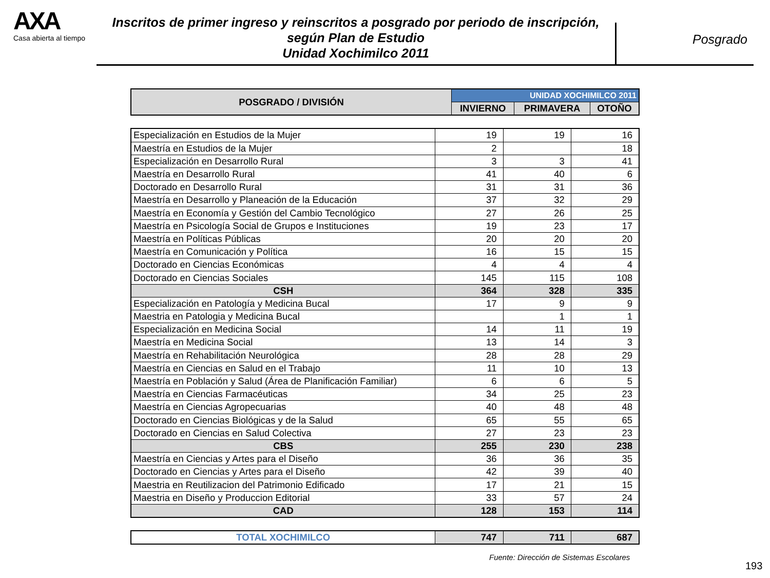AXA
Casa abierta al tiempo
Inscritos de primer ingreso y reinscritos a posgrado por periodo de inscripción,
según Plan de Estudio
Unidad Xochimilco 2011
Posgrado
| POSGRADO / DIVISIÓN | UNIDAD XOCHIMILCO 2011 | | |
| --- | --- | --- | --- |
| | INVIERNO | PRIMAVERA | OTOÑO |
| Especialización en Estudios de la Mujer | 19 | 19 | 16 |
| Maestría en Estudios de la Mujer | 2 | | 18 |
| Especialización en Desarrollo Rural | 3 | 3 | 41 |
| Maestría en Desarrollo Rural | 41 | 40 | 6 |
| Doctorado en Desarrollo Rural | 31 | 31 | 36 |
| Maestría en Desarrollo y Planeación de la Educación | 37 | 32 | 29 |
| Maestría en Economía y Gestión del Cambio Tecnológico | 27 | 26 | 25 |
| Maestría en Psicología Social de Grupos e Instituciones | 19 | 23 | 17 |
| Maestría en Políticas Públicas | 20 | 20 | 20 |
| Maestría en Comunicación y Política | 16 | 15 | 15 |
| Doctorado en Ciencias Económicas | 4 | 4 | 4 |
| Doctorado en Ciencias Sociales | 145 | 115 | 108 |
| CSH | 364 | 328 | 335 |
| Especialización en Patología y Medicina Bucal | 17 | 9 | 9 |
| Maestria en Patologia y Medicina Bucal | | 1 | 1 |
| Especialización en Medicina Social | 14 | 11 | 19 |
| Maestría en Medicina Social | 13 | 14 | 3 |
| Maestría en Rehabilitación Neurológica | 28 | 28 | 29 |
| Maestría en Ciencias en Salud en el Trabajo | 11 | 10 | 13 |
| Maestría en Población y Salud (Área de Planificación Familiar) | 6 | 6 | 5 |
| Maestría en Ciencias Farmacéuticas | 34 | 25 | 23 |
| Maestría en Ciencias Agropecuarias | 40 | 48 | 48 |
| Doctorado en Ciencias Biológicas y de la Salud | 65 | 55 | 65 |
| Doctorado en Ciencias en Salud Colectiva | 27 | 23 | 23 |
| CBS | 255 | 230 | 238 |
| Maestría en Ciencias y Artes para el Diseño | 36 | 36 | 35 |
| Doctorado en Ciencias y Artes para el Diseño | 42 | 39 | 40 |
| Maestria en Reutilizacion del Patrimonio Edificado | 17 | 21 | 15 |
| Maestria en Diseño y Produccion Editorial | 33 | 57 | 24 |
| CAD | 128 | 153 | 114 |
| TOTAL XOCHIMILCO | 747 | 711 | 687 |
Fuente: Dirección de Sistemas Escolares
193